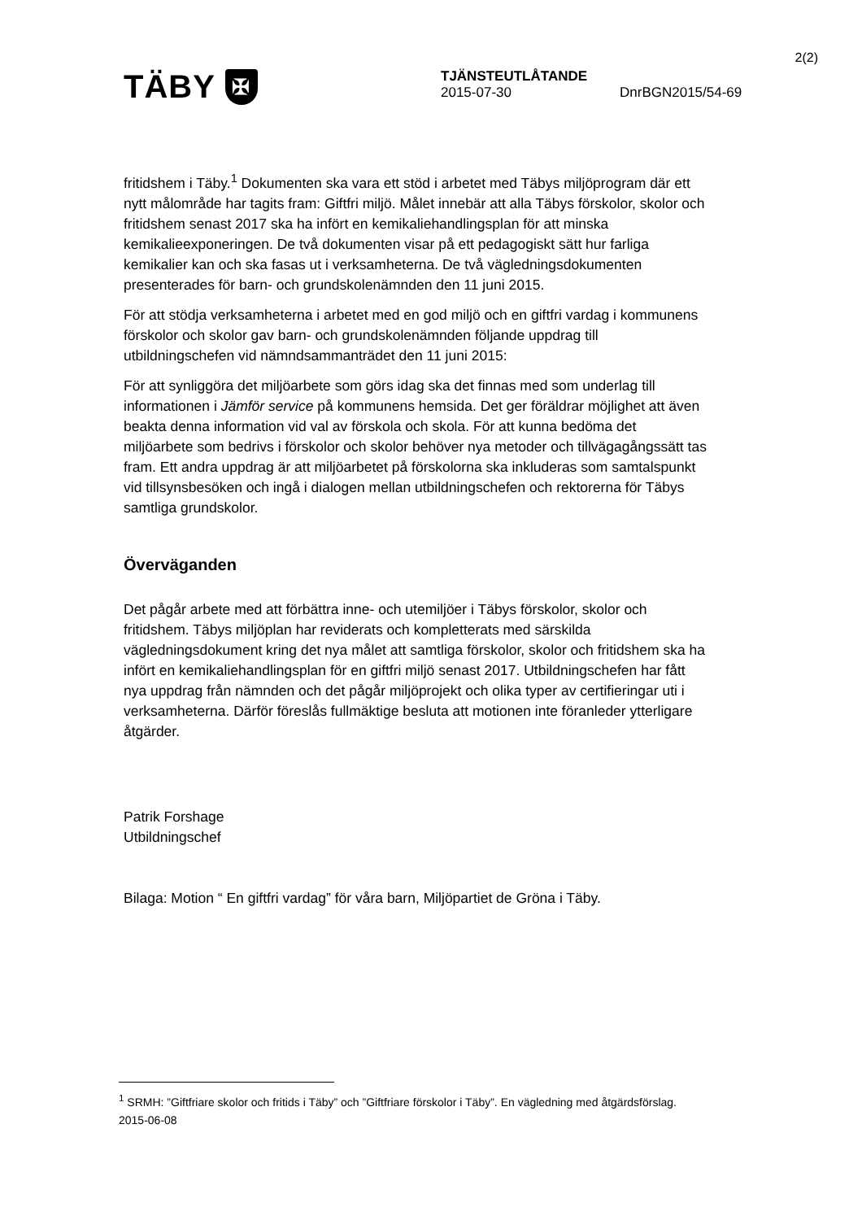2(2)
TÄBY ✠
TJÄNSTEUTLÅTANDE
2015-07-30 DnrBGN2015/54-69
fritidshem i Täby.<sup>1</sup> Dokumenten ska vara ett stöd i arbetet med Täbys miljöprogram där ett nytt målområde har tagits fram: Giftfri miljö. Målet innebär att alla Täbys förskolor, skolor och fritidshem senast 2017 ska ha infört en kemikaliehandlingsplan för att minska kemikalieexponeringen. De två dokumenten visar på ett pedagogiskt sätt hur farliga kemikalier kan och ska fasas ut i verksamheterna. De två vägledningsdokumenten presenterades för barn- och grundskolenämnden den 11 juni 2015.
För att stödja verksamheterna i arbetet med en god miljö och en giftfri vardag i kommunens förskolor och skolor gav barn- och grundskolenämnden följande uppdrag till utbildningschefen vid nämndsammanträdet den 11 juni 2015:
För att synliggöra det miljöarbete som görs idag ska det finnas med som underlag till informationen i Jämför service på kommunens hemsida. Det ger föräldrar möjlighet att även beakta denna information vid val av förskola och skola. För att kunna bedöma det miljöarbete som bedrivs i förskolor och skolor behöver nya metoder och tillvägagångssätt tas fram. Ett andra uppdrag är att miljöarbetet på förskolorna ska inkluderas som samtalspunkt vid tillsynsbesöken och ingå i dialogen mellan utbildningschefen och rektorerna för Täbys samtliga grundskolor.
Överväganden
Det pågår arbete med att förbättra inne- och utemiljöer i Täbys förskolor, skolor och fritidshem. Täbys miljöplan har reviderats och kompletterats med särskilda vägledningsdokument kring det nya målet att samtliga förskolor, skolor och fritidshem ska ha infört en kemikaliehandlingsplan för en giftfri miljö senast 2017. Utbildningschefen har fått nya uppdrag från nämnden och det pågår miljöprojekt och olika typer av certifieringar uti i verksamheterna. Därför föreslås fullmäktige besluta att motionen inte föranleder ytterligare åtgärder.
Patrik Forshage
Utbildningschef
Bilaga: Motion “ En giftfri vardag” för våra barn, Miljöpartiet de Gröna i Täby.
<sup>1</sup> SRMH: ”Giftfriare skolor och fritids i Täby” och ”Giftfriare förskolor i Täby”. En vägledning med åtgärdsförslag. 2015-06-08